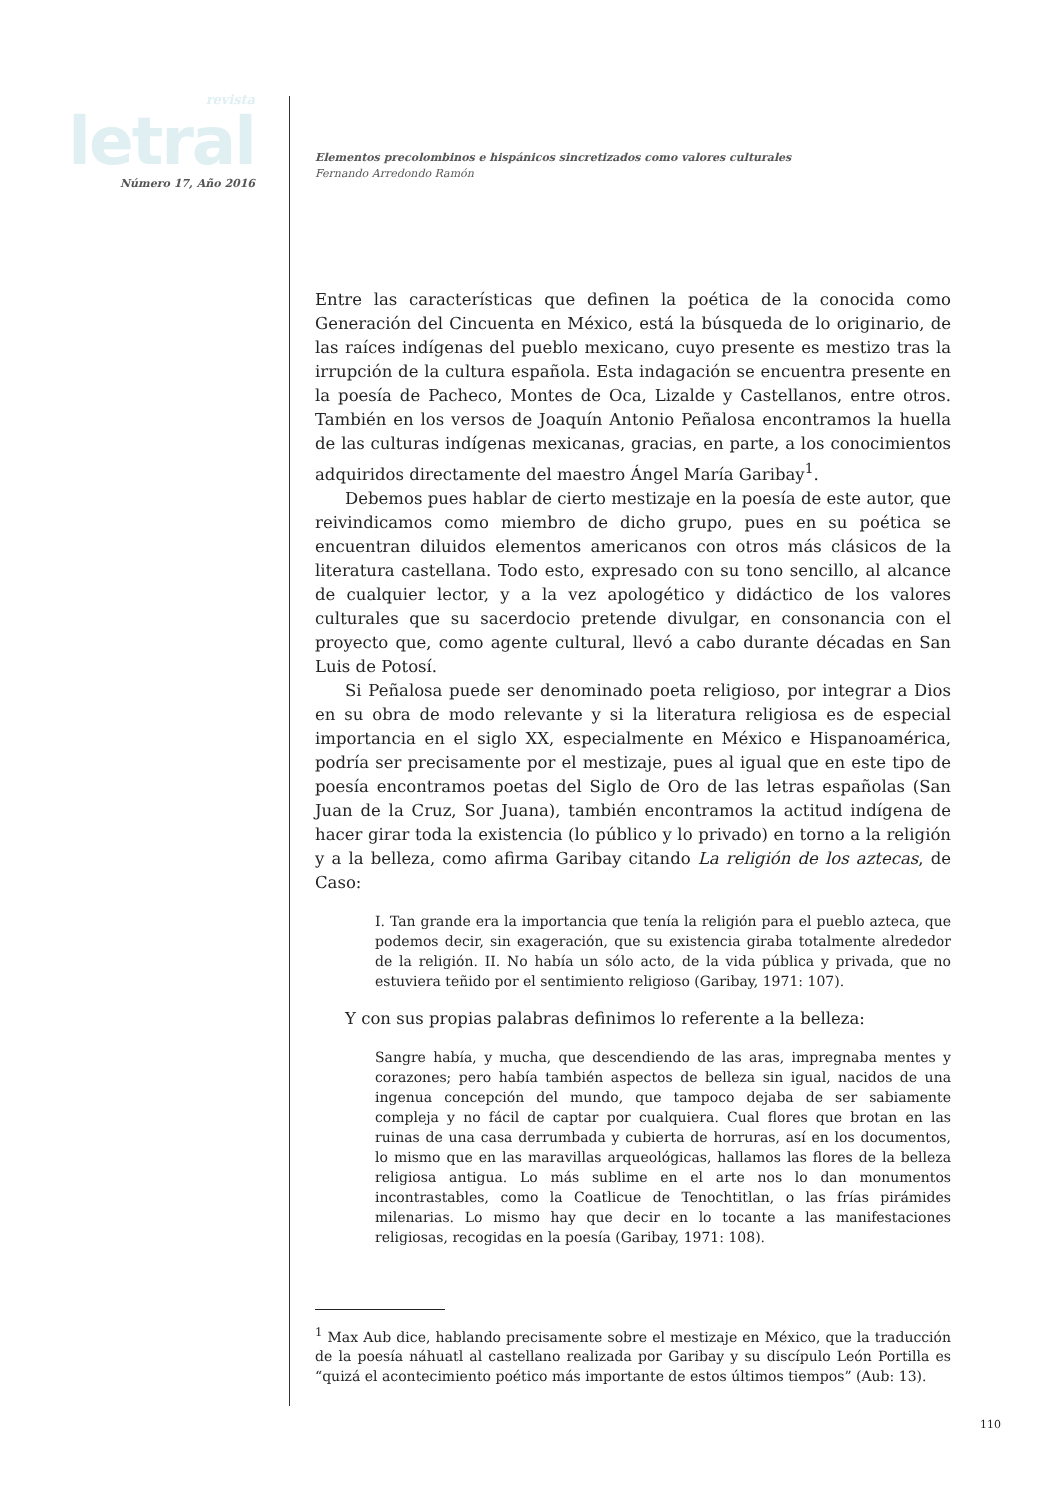revista
letral
Número 17, Año 2016
Elementos precolombinos e hispánicos sincretizados como valores culturales
Fernando Arredondo Ramón
Entre las características que definen la poética de la conocida como Generación del Cincuenta en México, está la búsqueda de lo originario, de las raíces indígenas del pueblo mexicano, cuyo presente es mestizo tras la irrupción de la cultura española. Esta indagación se encuentra presente en la poesía de Pacheco, Montes de Oca, Lizalde y Castellanos, entre otros. También en los versos de Joaquín Antonio Peñalosa encontramos la huella de las culturas indígenas mexicanas, gracias, en parte, a los conocimientos adquiridos directamente del maestro Ángel María Garibay<sup>1</sup>.
Debemos pues hablar de cierto mestizaje en la poesía de este autor, que reivindicamos como miembro de dicho grupo, pues en su poética se encuentran diluidos elementos americanos con otros más clásicos de la literatura castellana. Todo esto, expresado con su tono sencillo, al alcance de cualquier lector, y a la vez apologético y didáctico de los valores culturales que su sacerdocio pretende divulgar, en consonancia con el proyecto que, como agente cultural, llevó a cabo durante décadas en San Luis de Potosí.
Si Peñalosa puede ser denominado poeta religioso, por integrar a Dios en su obra de modo relevante y si la literatura religiosa es de especial importancia en el siglo XX, especialmente en México e Hispanoamérica, podría ser precisamente por el mestizaje, pues al igual que en este tipo de poesía encontramos poetas del Siglo de Oro de las letras españolas (San Juan de la Cruz, Sor Juana), también encontramos la actitud indígena de hacer girar toda la existencia (lo público y lo privado) en torno a la religión y a la belleza, como afirma Garibay citando La religión de los aztecas, de Caso:
I. Tan grande era la importancia que tenía la religión para el pueblo azteca, que podemos decir, sin exageración, que su existencia giraba totalmente alrededor de la religión. II. No había un sólo acto, de la vida pública y privada, que no estuviera teñido por el sentimiento religioso (Garibay, 1971: 107).
Y con sus propias palabras definimos lo referente a la belleza:
Sangre había, y mucha, que descendiendo de las aras, impregnaba mentes y corazones; pero había también aspectos de belleza sin igual, nacidos de una ingenua concepción del mundo, que tampoco dejaba de ser sabiamente compleja y no fácil de captar por cualquiera. Cual flores que brotan en las ruinas de una casa derrumbada y cubierta de horruras, así en los documentos, lo mismo que en las maravillas arqueológicas, hallamos las flores de la belleza religiosa antigua. Lo más sublime en el arte nos lo dan monumentos incontrastables, como la Coatlicue de Tenochtitlan, o las frías pirámides milenarias. Lo mismo hay que decir en lo tocante a las manifestaciones religiosas, recogidas en la poesía (Garibay, 1971: 108).
<sup>1</sup> Max Aub dice, hablando precisamente sobre el mestizaje en México, que la traducción de la poesía náhuatl al castellano realizada por Garibay y su discípulo León Portilla es “quizá el acontecimiento poético más importante de estos últimos tiempos” (Aub: 13).
110